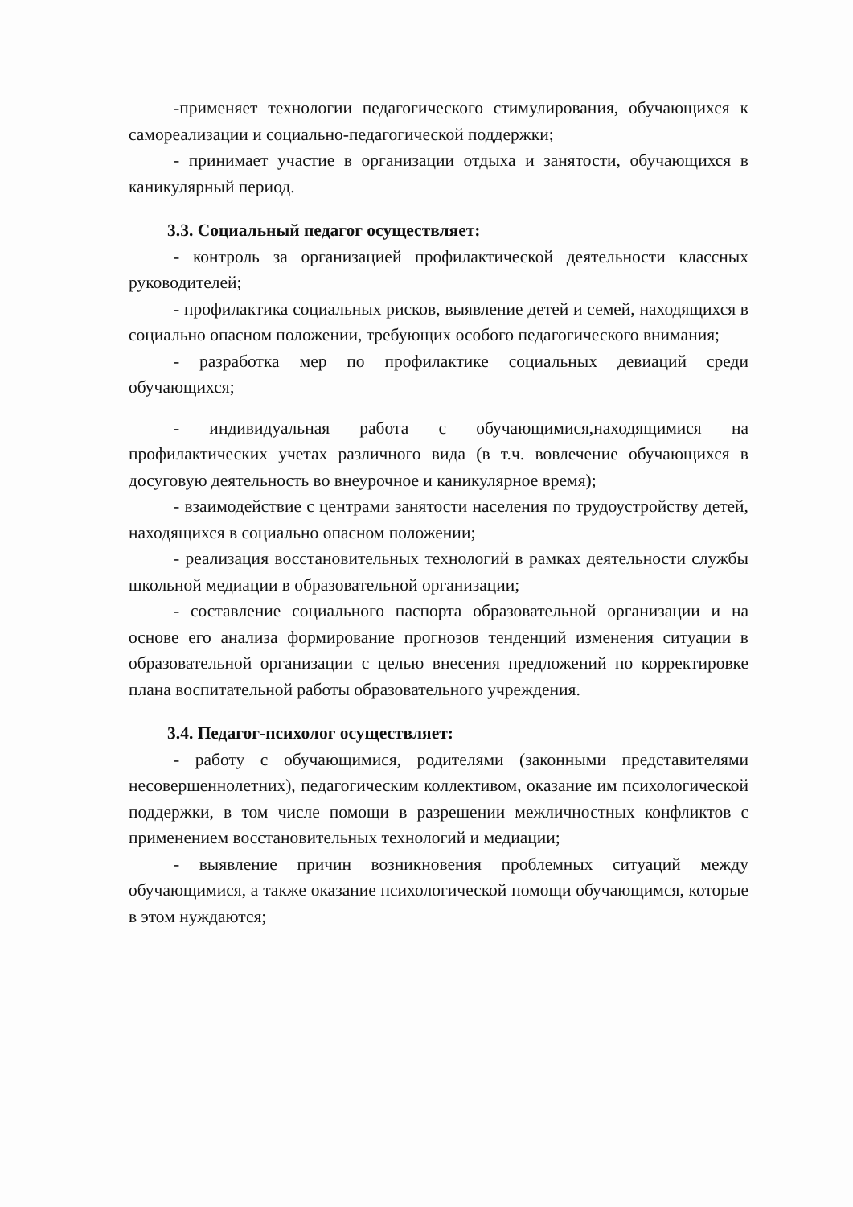-применяет технологии педагогического стимулирования, обучающихся к самореализации и социально-педагогической поддержки;
- принимает участие в организации отдыха и занятости, обучающихся в каникулярный период.
3.3. Социальный педагог осуществляет:
- контроль за организацией профилактической деятельности классных руководителей;
- профилактика социальных рисков, выявление детей и семей, находящихся в социально опасном положении, требующих особого педагогического внимания;
- разработка мер по профилактике социальных девиаций среди обучающихся;
- индивидуальная работа с обучающимися,находящимися на профилактических учетах различного вида (в т.ч. вовлечение обучающихся в досуговую деятельность во внеурочное и каникулярное время);
- взаимодействие с центрами занятости населения по трудоустройству детей, находящихся в социально опасном положении;
- реализация восстановительных технологий в рамках деятельности службы школьной медиации в образовательной организации;
- составление социального паспорта образовательной организации и на основе его анализа формирование прогнозов тенденций изменения ситуации в образовательной организации с целью внесения предложений по корректировке плана воспитательной работы образовательного учреждения.
3.4. Педагог-психолог осуществляет:
- работу с обучающимися, родителями (законными представителями несовершеннолетних), педагогическим коллективом, оказание им психологической поддержки, в том числе помощи в разрешении межличностных конфликтов с применением восстановительных технологий и медиации;
- выявление причин возникновения проблемных ситуаций между обучающимися, а также оказание психологической помощи обучающимся, которые в этом нуждаются;